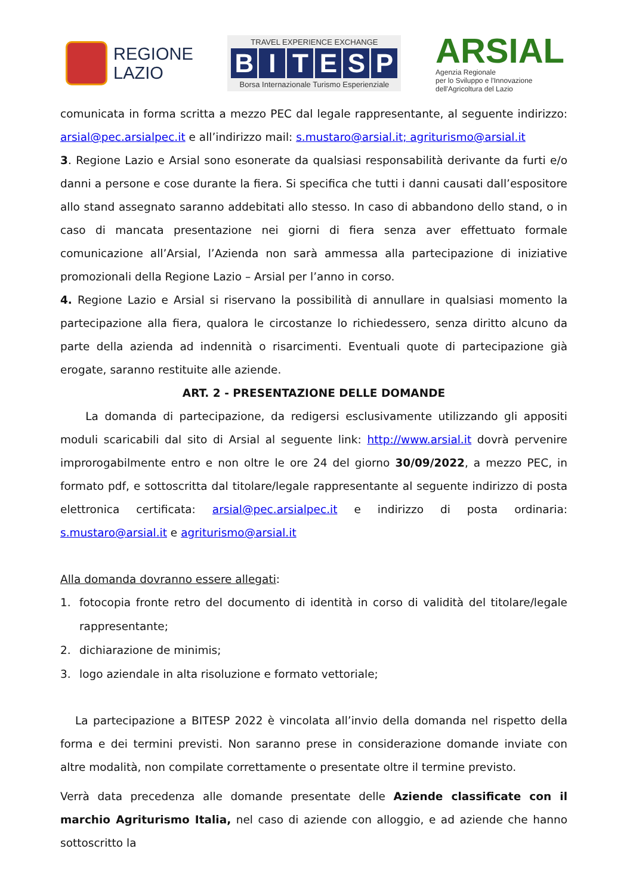REGIONE
LAZIO
TRAVEL EXPERIENCE EXCHANGE
BITESP
Borsa Internazionale Turismo Esperienziale
ARSIAL
Agenzia Regionale
per lo Sviluppo e l'Innovazione
dell'Agricoltura del Lazio
comunicata in forma scritta a mezzo PEC dal legale rappresentante, al seguente indirizzo: arsial@pec.arsialpec.it e all’indirizzo mail: s.mustaro@arsial.it; agriturismo@arsial.it
3. Regione Lazio e Arsial sono esonerate da qualsiasi responsabilità derivante da furti e/o danni a persone e cose durante la fiera. Si specifica che tutti i danni causati dall’espositore allo stand assegnato saranno addebitati allo stesso. In caso di abbandono dello stand, o in caso di mancata presentazione nei giorni di fiera senza aver effettuato formale comunicazione all’Arsial, l’Azienda non sarà ammessa alla partecipazione di iniziative promozionali della Regione Lazio – Arsial per l’anno in corso.
4. Regione Lazio e Arsial si riservano la possibilità di annullare in qualsiasi momento la partecipazione alla fiera, qualora le circostanze lo richiedessero, senza diritto alcuno da parte della azienda ad indennità o risarcimenti. Eventuali quote di partecipazione già erogate, saranno restituite alle aziende.
ART. 2 - PRESENTAZIONE DELLE DOMANDE
La domanda di partecipazione, da redigersi esclusivamente utilizzando gli appositi moduli scaricabili dal sito di Arsial al seguente link: http://www.arsial.it dovrà pervenire improrogabilmente entro e non oltre le ore 24 del giorno 30/09/2022, a mezzo PEC, in formato pdf, e sottoscritta dal titolare/legale rappresentante al seguente indirizzo di posta elettronica certificata: arsial@pec.arsialpec.it e indirizzo di posta ordinaria: s.mustaro@arsial.it e agriturismo@arsial.it
Alla domanda dovranno essere allegati:
1. fotocopia fronte retro del documento di identità in corso di validità del titolare/legale rappresentante;
2. dichiarazione de minimis;
3. logo aziendale in alta risoluzione e formato vettoriale;
La partecipazione a BITESP 2022 è vincolata all’invio della domanda nel rispetto della forma e dei termini previsti. Non saranno prese in considerazione domande inviate con altre modalità, non compilate correttamente o presentate oltre il termine previsto.
Verrà data precedenza alle domande presentate delle Aziende classificate con il marchio Agriturismo Italia, nel caso di aziende con alloggio, e ad aziende che hanno sottoscritto la